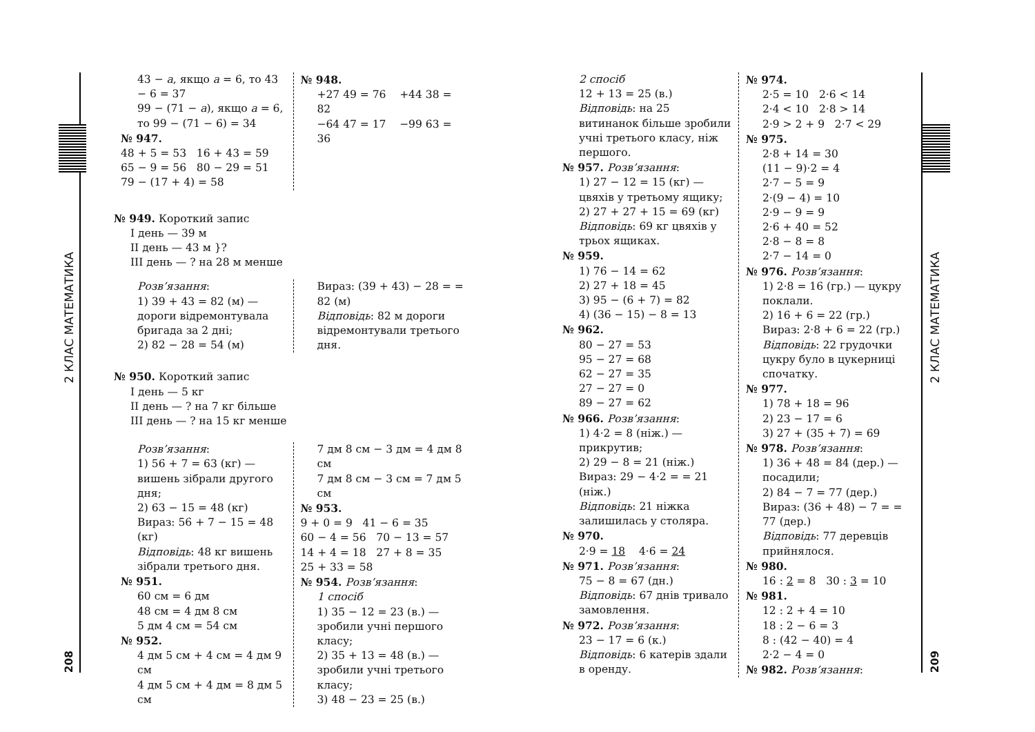2 КЛАС МАТЕМАТИКА
208
43 − a, якщо a = 6, то 43 − 6 = 37
99 − (71 − a), якщо a = 6, то 99 − (71 − 6) = 34
№ 947.
48 + 5 = 53 16 + 43 = 59
65 − 9 = 56 80 − 29 = 51
79 − (17 + 4) = 58
№ 948.
+27 49 = 76 +44 38 = 82
−64 47 = 17 −99 63 = 36
№ 949. Короткий запис
I день — 39 м
II день — 43 м }?
III день — ? на 28 м менше
Розв’язання:
1) 39 + 43 = 82 (м) — дороги відремонтувала бригада за 2 дні;
2) 82 − 28 = 54 (м)
Вираз: (39 + 43) − 28 = = 82 (м)
Відповідь: 82 м дороги відремонтували третього дня.
№ 950. Короткий запис
I день — 5 кг
II день — ? на 7 кг більше
III день — ? на 15 кг менше
Розв’язання:
1) 56 + 7 = 63 (кг) — вишень зібрали другого дня;
2) 63 − 15 = 48 (кг)
Вираз: 56 + 7 − 15 = 48 (кг)
Відповідь: 48 кг вишень зібрали третього дня.
№ 951.
60 см = 6 дм
48 см = 4 дм 8 см
5 дм 4 см = 54 см
№ 952.
4 дм 5 см + 4 см = 4 дм 9 см
4 дм 5 см + 4 дм = 8 дм 5 см
7 дм 8 см − 3 дм = 4 дм 8 см
7 дм 8 см − 3 см = 7 дм 5 см
№ 953.
9 + 0 = 9 41 − 6 = 35
60 − 4 = 56 70 − 13 = 57
14 + 4 = 18 27 + 8 = 35
25 + 33 = 58
№ 954. Розв’язання:
1 спосіб
1) 35 − 12 = 23 (в.) — зробили учні першого класу;
2) 35 + 13 = 48 (в.) — зробили учні третього класу;
3) 48 − 23 = 25 (в.)
2 спосіб
12 + 13 = 25 (в.)
Відповідь: на 25 витинанок більше зробили учні третього класу, ніж першого.
№ 957. Розв’язання:
1) 27 − 12 = 15 (кг) — цвяхів у третьому ящику;
2) 27 + 27 + 15 = 69 (кг)
Відповідь: 69 кг цвяхів у трьох ящиках.
№ 959.
1) 76 − 14 = 62
2) 27 + 18 = 45
3) 95 − (6 + 7) = 82
4) (36 − 15) − 8 = 13
№ 962.
80 − 27 = 53
95 − 27 = 68
62 − 27 = 35
27 − 27 = 0
89 − 27 = 62
№ 966. Розв’язання:
1) 4·2 = 8 (ніж.) — прикрутив;
2) 29 − 8 = 21 (ніж.)
Вираз: 29 − 4·2 = = 21 (ніж.)
Відповідь: 21 ніжка залишилась у столяра.
№ 970.
2·9 = 18 4·6 = 24
№ 971. Розв’язання:
75 − 8 = 67 (дн.)
Відповідь: 67 днів тривало замовлення.
№ 972. Розв’язання:
23 − 17 = 6 (к.)
Відповідь: 6 катерів здали в оренду.
№ 974.
2·5 = 10 2·6 < 14
2·4 < 10 2·8 > 14
2·9 > 2 + 9 2·7 < 29
№ 975.
2·8 + 14 = 30
(11 − 9)·2 = 4
2·7 − 5 = 9
2·(9 − 4) = 10
2·9 − 9 = 9
2·6 + 40 = 52
2·8 − 8 = 8
2·7 − 14 = 0
№ 976. Розв’язання:
1) 2·8 = 16 (гр.) — цукру поклали.
2) 16 + 6 = 22 (гр.)
Вираз: 2·8 + 6 = 22 (гр.)
Відповідь: 22 грудочки цукру було в цукерниці спочатку.
№ 977.
1) 78 + 18 = 96
2) 23 − 17 = 6
3) 27 + (35 + 7) = 69
№ 978. Розв’язання:
1) 36 + 48 = 84 (дер.) — посадили;
2) 84 − 7 = 77 (дер.)
Вираз: (36 + 48) − 7 = = 77 (дер.)
Відповідь: 77 деревців прийнялося.
№ 980.
16 : 2 = 8 30 : 3 = 10
№ 981.
12 : 2 + 4 = 10
18 : 2 − 6 = 3
8 : (42 − 40) = 4
2·2 − 4 = 0
№ 982. Розв’язання:
2 КЛАС МАТЕМАТИКА
209